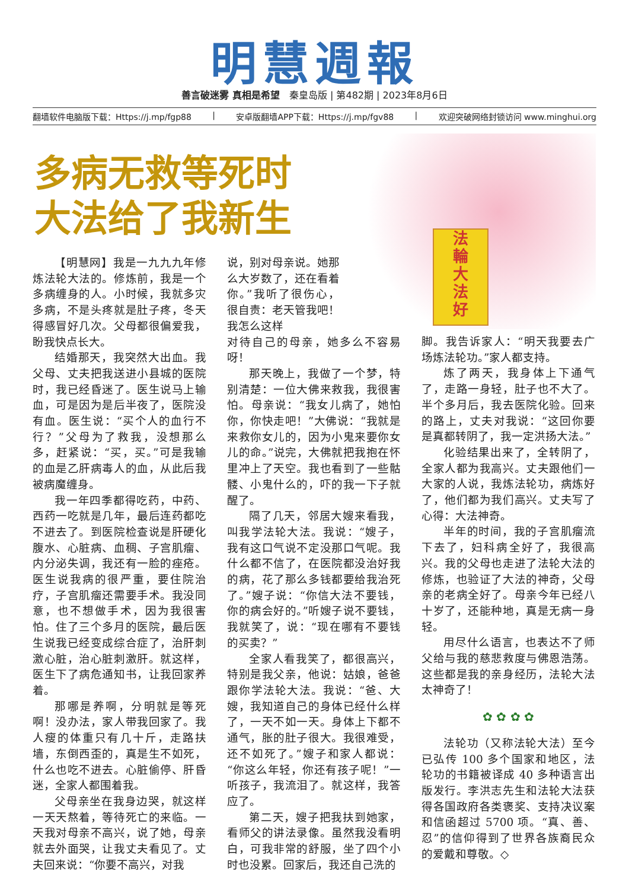明慧週報
善言破迷雾 真相是希望　秦皇岛版 | 第482期 | 2023年8月6日
翻墙软件电脑版下载：Https://j.mp/fgp88 | 安卓版翻墙APP下载：Https://j.mp/fgv88 | 欢迎突破网络封锁访问 www.minghui.org
多病无救等死时
大法给了我新生
法
輪
大
法
好
【明慧网】我是一九九九年修炼法轮大法的。修炼前，我是一个多病缠身的人。小时候，我就多灾多病，不是头疼就是肚子疼，冬天得感冒好几次。父母都很偏爱我，盼我快点长大。
结婚那天，我突然大出血。我父母、丈夫把我送进小县城的医院时，我已经昏迷了。医生说马上输血，可是因为是后半夜了，医院没有血。医生说：“买个人的血行不行？”父母为了救我，没想那么多，赶紧说：“买，买。”可是我输的血是乙肝病毒人的血，从此后我被病魔缠身。
我一年四季都得吃药，中药、西药一吃就是几年，最后连药都吃不进去了。到医院检查说是肝硬化腹水、心脏病、血稠、子宫肌瘤、内分泌失调，我还有一脸的痤疮。医生说我病的很严重，要住院治疗，子宫肌瘤还需要手术。我没同意，也不想做手术，因为我很害怕。住了三个多月的医院，最后医生说我已经变成综合症了，治肝刺激心脏，治心脏刺激肝。就这样，医生下了病危通知书，让我回家养着。
那哪是养啊，分明就是等死啊！没办法，家人带我回家了。我人瘦的体重只有几十斤，走路扶墙，东倒西歪的，真是生不如死，什么也吃不进去。心脏偷停、肝昏迷，全家人都围着我。
父母亲坐在我身边哭，就这样一天天熬着，等待死亡的来临。一天我对母亲不高兴，说了她，母亲就去外面哭，让我丈夫看见了。丈夫回来说：“你要不高兴，对我
说，别对母亲说。她那么大岁数了，还在看着你。”我听了很伤心，很自责：老天管我吧！我怎么这样
对待自己的母亲，她多么不容易呀！
那天晚上，我做了一个梦，特别清楚：一位大佛来救我，我很害怕。母亲说：“我女儿病了，她怕你，你快走吧！”大佛说：“我就是来救你女儿的，因为小鬼来要你女儿的命。”说完，大佛就把我抱在怀里冲上了天空。我也看到了一些骷髅、小鬼什么的，吓的我一下子就醒了。
隔了几天，邻居大嫂来看我，叫我学法轮大法。我说：“嫂子，我有这口气说不定没那口气呢。我什么都不信了，在医院都没治好我的病，花了那么多钱都要给我治死了。”嫂子说：“你信大法不要钱，你的病会好的。”听嫂子说不要钱，我就笑了，说：“现在哪有不要钱的买卖？”
全家人看我笑了，都很高兴，特别是我父亲，他说：姑娘，爸爸跟你学法轮大法。我说：“爸、大嫂，我知道自己的身体已经什么样了，一天不如一天。身体上下都不通气，胀的肚子很大。我很难受，还不如死了。”嫂子和家人都说：“你这么年轻，你还有孩子呢！”一听孩子，我流泪了。就这样，我答应了。
第二天，嫂子把我扶到她家，看师父的讲法录像。虽然我没看明白，可我非常的舒服，坐了四个小时也没累。回家后，我还自己洗的
脚。我告诉家人：“明天我要去广场炼法轮功。”家人都支持。
炼了两天，我身体上下通气了，走路一身轻，肚子也不大了。半个多月后，我去医院化验。回来的路上，丈夫对我说：“这回你要是真都转阴了，我一定洪扬大法。”
化验结果出来了，全转阴了，全家人都为我高兴。丈夫跟他们一大家的人说，我炼法轮功，病炼好了，他们都为我们高兴。丈夫写了心得：大法神奇。
半年的时间，我的子宫肌瘤流下去了，妇科病全好了，我很高兴。我的父母也走进了法轮大法的修炼，也验证了大法的神奇，父母亲的老病全好了。母亲今年已经八十岁了，还能种地，真是无病一身轻。
用尽什么语言，也表达不了师父给与我的慈悲救度与佛恩浩荡。这些都是我的亲身经历，法轮大法太神奇了！
✿ ✿ ✿ ✿
法轮功（又称法轮大法）至今已弘传 100 多个国家和地区，法轮功的书籍被译成 40 多种语言出版发行。李洪志先生和法轮大法获得各国政府各类褒奖、支持决议案和信函超过 5700 项。“真、善、忍”的信仰得到了世界各族裔民众的爱戴和尊敬。◇